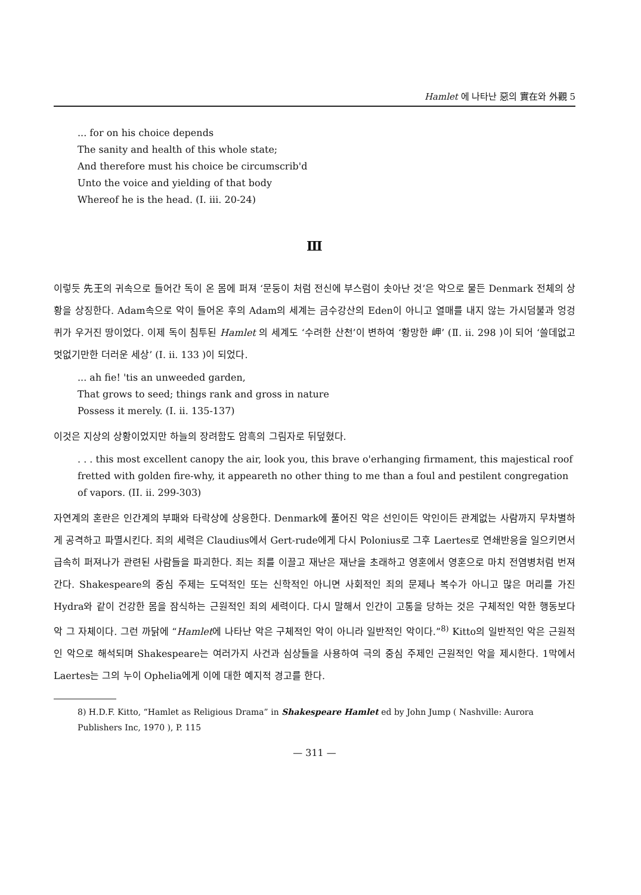Hamlet 에 나타난 惡의 實在와 外觀 5
... for on his choice depends
The sanity and health of this whole state;
And therefore must his choice be circumscrib'd
Unto the voice and yielding of that body
Whereof he is the head. (I. iii. 20-24)
Ⅲ
이렇듯 先王의 귀속으로 들어간 독이 온 몸에 퍼져 ‘문둥이 처럼 전신에 부스럼이 솟아난 것’은 악으로 물든 Denmark 전체의 상황을 상징한다. Adam속으로 악이 들어온 후의 Adam의 세계는 금수강산의 Eden이 아니고 열매를 내지 않는 가시덤불과 엉겅퀴가 우거진 땅이었다. 이제 독이 침투된 Hamlet 의 세계도 ‘수려한 산천’이 변하여 ‘황망한 岬’ (Ⅱ. ii. 298 )이 되어 ‘쓸데없고 멋없기만한 더러운 세상’ (Ⅰ. ii. 133 )이 되었다.
... ah fie! 'tis an unweeded garden,
That grows to seed; things rank and gross in nature
Possess it merely. (I. ii. 135-137)
이것은 지상의 상황이었지만 하늘의 장려함도 암흑의 그림자로 뒤덮혔다.
. . . this most excellent canopy the air, look you, this brave o'erhanging firmament, this majestical roof fretted with golden fire-why, it appeareth no other thing to me than a foul and pestilent congregation of vapors. (II. ii. 299-303)
자연계의 혼란은 인간계의 부패와 타락상에 상응한다. Denmark에 풀어진 악은 선인이든 악인이든 관계없는 사람까지 무차별하게 공격하고 파멸시킨다. 죄의 세력은 Claudius에서 Gert-rude에게 다시 Polonius로 그후 Laertes로 연쇄반응을 일으키면서 급속히 퍼져나가 관련된 사람들을 파괴한다. 죄는 죄를 이끌고 재난은 재난을 초래하고 영혼에서 영혼으로 마치 전염병처럼 번져간다. Shakespeare의 중심 주제는 도덕적인 또는 신학적인 아니면 사회적인 죄의 문제나 복수가 아니고 많은 머리를 가진 Hydra와 같이 건강한 몸을 잠식하는 근원적인 죄의 세력이다. 다시 말해서 인간이 고통을 당하는 것은 구체적인 악한 행동보다 악 그 자체이다. 그런 까닭에 “Hamlet에 나타난 악은 구체적인 악이 아니라 일반적인 악이다.”<sup>8)</sup> Kitto의 일반적인 악은 근원적인 악으로 해석되며 Shakespeare는 여러가지 사건과 심상들을 사용하여 극의 중심 주제인 근원적인 악을 제시한다. 1막에서 Laertes는 그의 누이 Ophelia에게 이에 대한 예지적 경고를 한다.
8) H.D.F. Kitto, “Hamlet as Religious Drama” in Shakespeare Hamlet ed by John Jump ( Nashville: Aurora Publishers Inc, 1970 ), P. 115
— 311 —